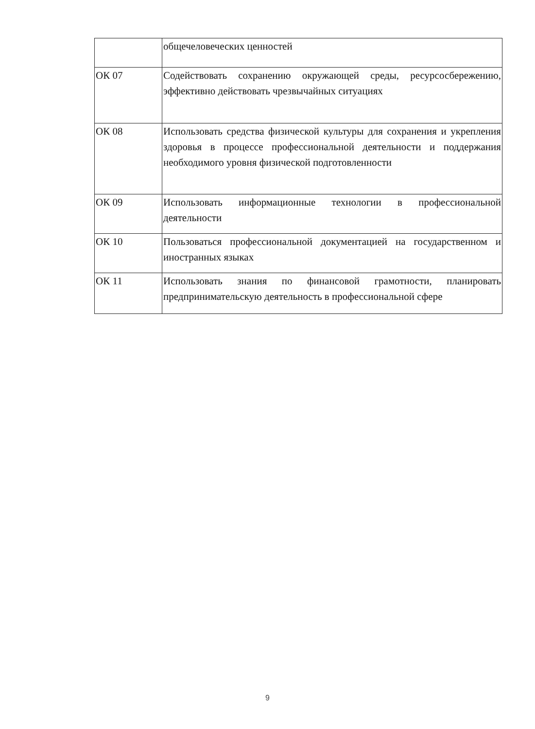| | общечеловеческих ценностей |
| ОК 07 | Содействовать сохранению окружающей среды, ресурсосбережению, эффективно действовать чрезвычайных ситуациях |
| ОК 08 | Использовать средства физической культуры для сохранения и укрепления здоровья в процессе профессиональной деятельности и поддержания необходимого уровня физической подготовленности |
| ОК 09 | Использовать информационные технологии в профессиональной деятельности |
| ОК 10 | Пользоваться профессиональной документацией на государственном и иностранных языках |
| ОК 11 | Использовать знания по финансовой грамотности, планировать предпринимательскую деятельность в профессиональной сфере |
9